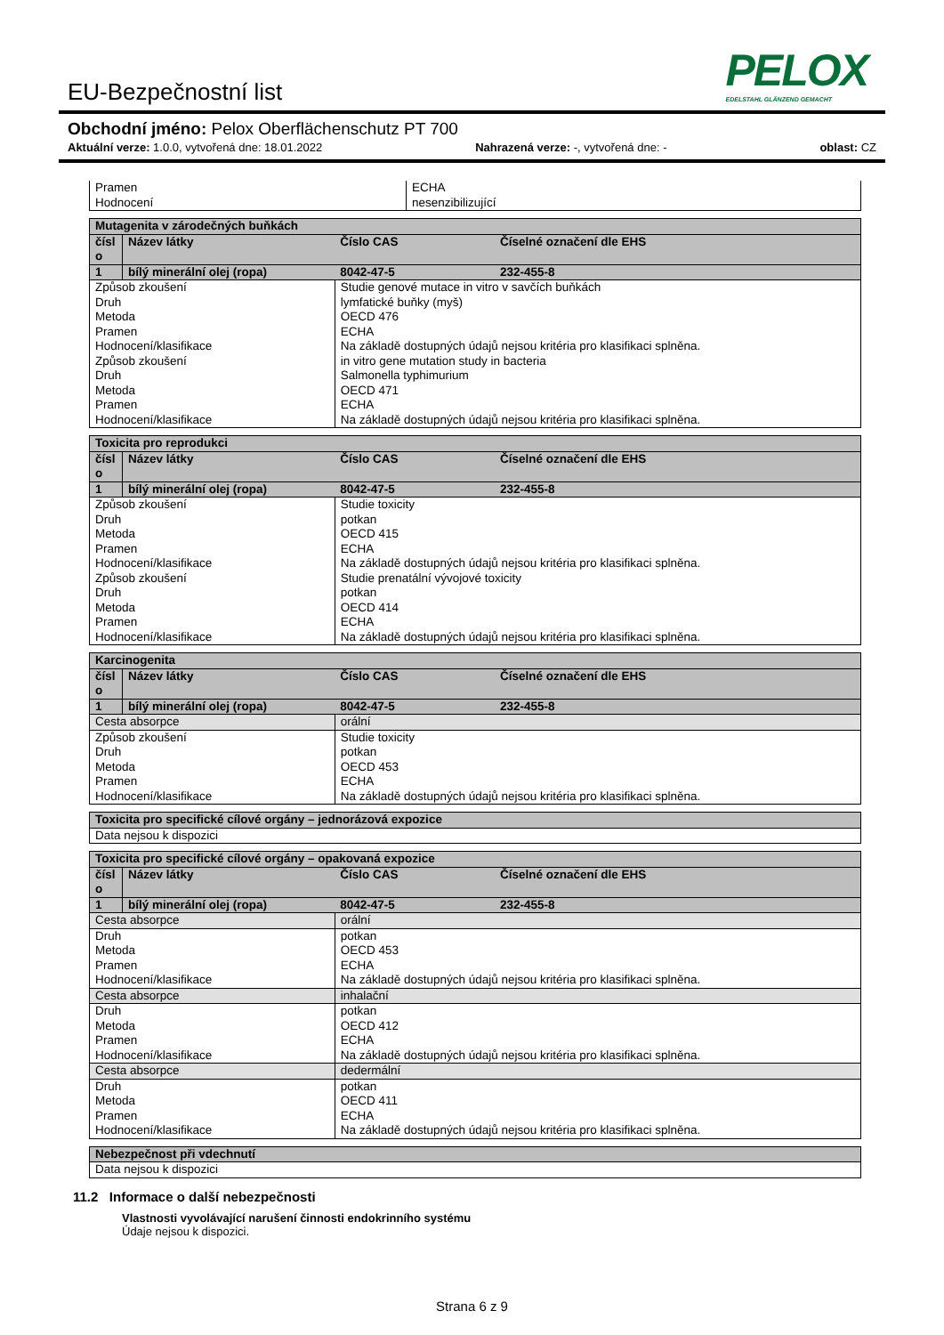EU-Bezpečnostní list
PELOX
EDELSTAHL GLÄNZEND GEMACHT
Obchodní jméno: Pelox Oberflächenschutz PT 700
Aktuální verze: 1.0.0, vytvořená dne: 18.01.2022 Nahrazená verze: -, vytvořená dne: - oblast: CZ
| Pramen Hodnocení | ECHA nesenzibilizující |
| Mutagenita v zárodečných buňkách | | | |
| čísl o | Název látky | Číslo CAS | Číselné označení dle EHS |
| 1 | bílý minerální olej (ropa) | 8042-47-5 | 232-455-8 |
| Způsob zkoušení Druh Metoda Pramen Hodnocení/klasifikace Způsob zkoušení Druh Metoda Pramen Hodnocení/klasifikace | | Studie genové mutace in vitro v savčích buňkách lymfatické buňky (myš) OECD 476 ECHA Na základě dostupných údajů nejsou kritéria pro klasifikaci splněna. in vitro gene mutation study in bacteria Salmonella typhimurium OECD 471 ECHA Na základě dostupných údajů nejsou kritéria pro klasifikaci splněna. | |
| Toxicita pro reprodukci | | | |
| čísl o | Název látky | Číslo CAS | Číselné označení dle EHS |
| 1 | bílý minerální olej (ropa) | 8042-47-5 | 232-455-8 |
| Způsob zkoušení Druh Metoda Pramen Hodnocení/klasifikace Způsob zkoušení Druh Metoda Pramen Hodnocení/klasifikace | | Studie toxicity potkan OECD 415 ECHA Na základě dostupných údajů nejsou kritéria pro klasifikaci splněna. Studie prenatální vývojové toxicity potkan OECD 414 ECHA Na základě dostupných údajů nejsou kritéria pro klasifikaci splněna. | |
| Karcinogenita | | | |
| čísl o | Název látky | Číslo CAS | Číselné označení dle EHS |
| 1 | bílý minerální olej (ropa) | 8042-47-5 | 232-455-8 |
| Cesta absorpce | | orální | |
| Způsob zkoušení Druh Metoda Pramen Hodnocení/klasifikace | | Studie toxicity potkan OECD 453 ECHA Na základě dostupných údajů nejsou kritéria pro klasifikaci splněna. | |
| Toxicita pro specifické cílové orgány – jednorázová expozice |
| Data nejsou k dispozici |
| Toxicita pro specifické cílové orgány – opakovaná expozice | | | |
| čísl o | Název látky | Číslo CAS | Číselné označení dle EHS |
| 1 | bílý minerální olej (ropa) | 8042-47-5 | 232-455-8 |
| Cesta absorpce | | orální | |
| Druh Metoda Pramen Hodnocení/klasifikace | | potkan OECD 453 ECHA Na základě dostupných údajů nejsou kritéria pro klasifikaci splněna. | |
| Cesta absorpce | | inhalační | |
| Druh Metoda Pramen Hodnocení/klasifikace | | potkan OECD 412 ECHA Na základě dostupných údajů nejsou kritéria pro klasifikaci splněna. | |
| Cesta absorpce | | dedermální | |
| Druh Metoda Pramen Hodnocení/klasifikace | | potkan OECD 411 ECHA Na základě dostupných údajů nejsou kritéria pro klasifikaci splněna. | |
| Nebezpečnost při vdechnutí |
| Data nejsou k dispozici |
11.2 Informace o další nebezpečnosti
Vlastnosti vyvolávající narušení činnosti endokrinního systému
Údaje nejsou k dispozici.
Strana 6 z 9